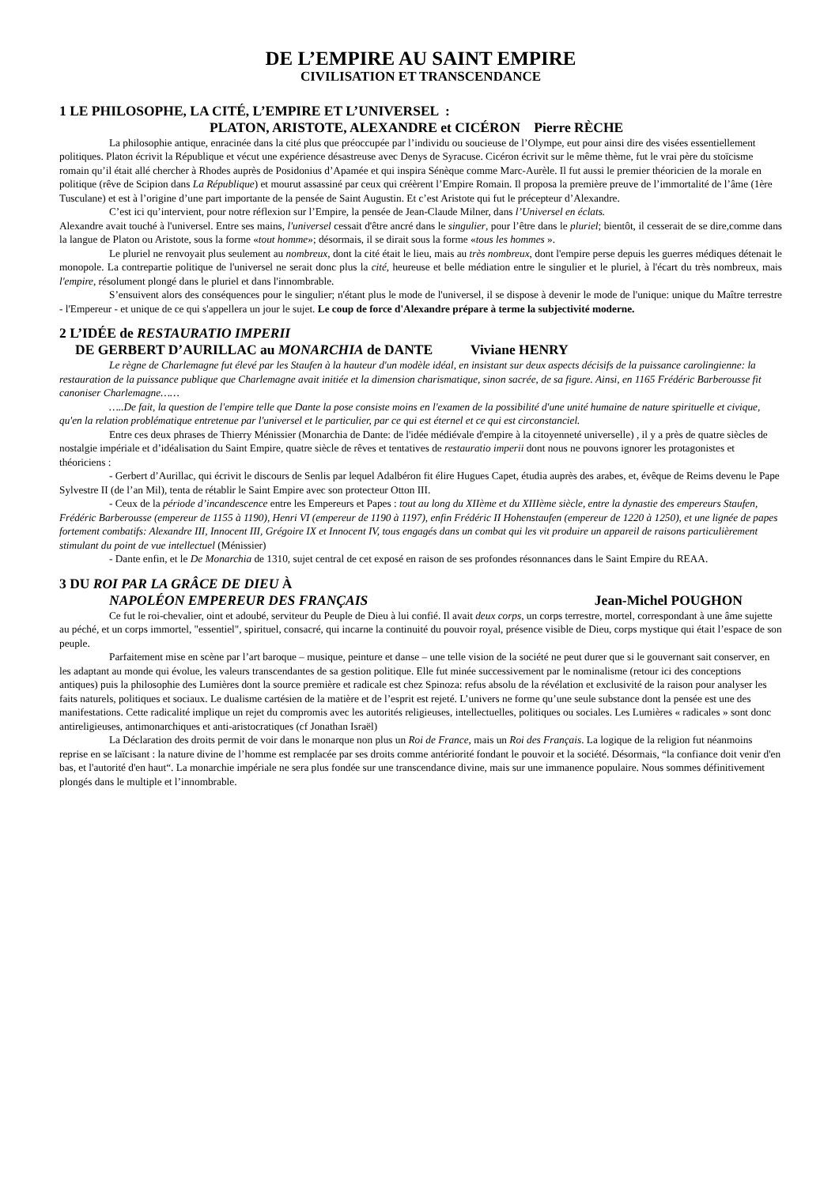DE L’EMPIRE AU SAINT EMPIRE
CIVILISATION ET TRANSCENDANCE
1 LE PHILOSOPHE, LA CITÉ, L’EMPIRE ET L’UNIVERSEL :
PLATON, ARISTOTE, ALEXANDRE et CICÉRON Pierre RÈCHE
La philosophie antique, enracinée dans la cité plus que préoccupée par l’individu ou soucieuse de l’Olympe, eut pour ainsi dire des visées essentiellement politiques. Platon écrivit la République et vécut une expérience désastreuse avec Denys de Syracuse. Cicéron écrivit sur le même thème, fut le vrai père du stoïcisme romain qu’il était allé chercher à Rhodes auprès de Posidonius d’Apamée et qui inspira Sénèque comme Marc-Aurèle. Il fut aussi le premier théoricien de la morale en politique (rêve de Scipion dans La République) et mourut assassiné par ceux qui créèrent l’Empire Romain. Il proposa la première preuve de l’immortalité de l’âme (1ère Tusculane) et est à l’origine d’une part importante de la pensée de Saint Augustin. Et c’est Aristote qui fut le précepteur d’Alexandre.
C’est ici qu’intervient, pour notre réflexion sur l’Empire, la pensée de Jean-Claude Milner, dans l’Universel en éclats.
Alexandre avait touché à l'universel. Entre ses mains, l'universel cessait d'être ancré dans le singulier, pour l’être dans le pluriel; bientôt, il cesserait de se dire,comme dans la langue de Platon ou Aristote, sous la forme «tout homme»; désormais, il se dirait sous la forme «tous les hommes ».
Le pluriel ne renvoyait plus seulement au nombreux, dont la cité était le lieu, mais au très nombreux, dont l'empire perse depuis les guerres médiques détenait le monopole. La contrepartie politique de l'universel ne serait donc plus la cité, heureuse et belle médiation entre le singulier et le pluriel, à l'écart du très nombreux, mais l'empire, résolument plongé dans le pluriel et dans l'innombrable.
S’ensuivent alors des conséquences pour le singulier; n'étant plus le mode de l'universel, il se dispose à devenir le mode de l'unique: unique du Maître terrestre - l'Empereur - et unique de ce qui s'appellera un jour le sujet. Le coup de force d'Alexandre prépare à terme la subjectivité moderne.
2 L’IDÉE de RESTAURATIO IMPERII
DE GERBERT D’AURILLAC au MONARCHIA de DANTE Viviane HENRY
Le règne de Charlemagne fut élevé par les Staufen à la hauteur d'un modèle idéal, en insistant sur deux aspects décisifs de la puissance carolingienne: la restauration de la puissance publique que Charlemagne avait initiée et la dimension charismatique, sinon sacrée, de sa figure. Ainsi, en 1165 Frédéric Barberousse fit canoniser Charlemagne……
…..De fait, la question de l'empire telle que Dante la pose consiste moins en l'examen de la possibilité d'une unité humaine de nature spirituelle et civique, qu'en la relation problématique entretenue par l'universel et le particulier, par ce qui est éternel et ce qui est circonstanciel.
Entre ces deux phrases de Thierry Ménissier (Monarchia de Dante: de l'idée médiévale d'empire à la citoyenneté universelle) , il y a près de quatre siècles de nostalgie impériale et d’idéalisation du Saint Empire, quatre siècle de rêves et tentatives de restauratio imperii dont nous ne pouvons ignorer les protagonistes et théoriciens :
- Gerbert d’Aurillac, qui écrivit le discours de Senlis par lequel Adalbéron fit élire Hugues Capet, étudia auprès des arabes, et, évêque de Reims devenu le Pape Sylvestre II (de l’an Mil), tenta de rétablir le Saint Empire avec son protecteur Otton III.
- Ceux de la période d’incandescence entre les Empereurs et Papes : tout au long du XIIème et du XIIIème siècle, entre la dynastie des empereurs Staufen, Frédéric Barberousse (empereur de 1155 à 1190), Henri VI (empereur de 1190 à 1197), enfin Frédéric II Hohenstaufen (empereur de 1220 à 1250), et une lignée de papes fortement combatifs: Alexandre III, Innocent III, Grégoire IX et Innocent IV, tous engagés dans un combat qui les vit produire un appareil de raisons particulièrement stimulant du point de vue intellectuel (Ménissier)
- Dante enfin, et le De Monarchia de 1310, sujet central de cet exposé en raison de ses profondes résonnances dans le Saint Empire du REAA.
3 DU ROI PAR LA GRÂCE DE DIEU À
NAPOLÉON EMPEREUR DES FRANÇAIS Jean-Michel POUGHON
Ce fut le roi-chevalier, oint et adoubé, serviteur du Peuple de Dieu à lui confié. Il avait deux corps, un corps terrestre, mortel, correspondant à une âme sujette au péché, et un corps immortel, "essentiel", spirituel, consacré, qui incarne la continuité du pouvoir royal, présence visible de Dieu, corps mystique qui était l’espace de son peuple.
Parfaitement mise en scène par l’art baroque – musique, peinture et danse – une telle vision de la société ne peut durer que si le gouvernant sait conserver, en les adaptant au monde qui évolue, les valeurs transcendantes de sa gestion politique. Elle fut minée successivement par le nominalisme (retour ici des conceptions antiques) puis la philosophie des Lumières dont la source première et radicale est chez Spinoza: refus absolu de la révélation et exclusivité de la raison pour analyser les faits naturels, politiques et sociaux. Le dualisme cartésien de la matière et de l’esprit est rejeté. L’univers ne forme qu’une seule substance dont la pensée est une des manifestations. Cette radicalité implique un rejet du compromis avec les autorités religieuses, intellectuelles, politiques ou sociales. Les Lumières « radicales » sont donc antireligieuses, antimonarchiques et anti-aristocratiques (cf Jonathan Israël)
La Déclaration des droits permit de voir dans le monarque non plus un Roi de France, mais un Roi des Français. La logique de la religion fut néanmoins reprise en se laïcisant : la nature divine de l’homme est remplacée par ses droits comme antériorité fondant le pouvoir et la société. Désormais, “la confiance doit venir d'en bas, et l'autorité d'en haut“. La monarchie impériale ne sera plus fondée sur une transcendance divine, mais sur une immanence populaire. Nous sommes définitivement plongés dans le multiple et l’innombrable.